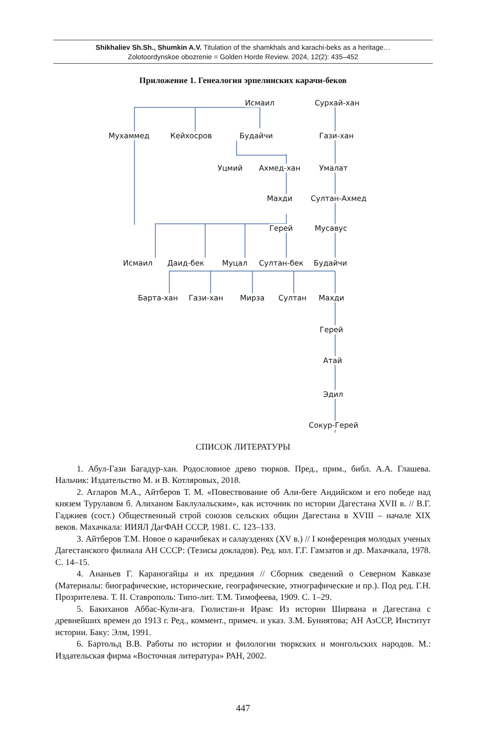Shikhaliev Sh.Sh., Shumkin A.V. Titulation of the shamkhals and karachi-beks as a heritage…
Zolotoordynskoe obozrenie = Golden Horde Review. 2024, 12(2): 435–452
Приложение 1. Генеалогия эрпелинских карачи-беков
Исмаил Сурхай-хан
Мухаммед Кейхосров Будайчи Гази-хан
Уцмий Ахмед-хан Умалат
Махди Султан-Ахмед
Герей Мусавус
Исмаил Даид-бек Муцал Султан-бек Будайчи
Барта-хан Гази-хан Мирза Султан Махди
Герей
Атай
Эдил
Сокур-Герей
СПИСОК ЛИТЕРАТУРЫ
1. Абул-Гази Багадур-хан. Родословное древо тюрков. Пред., прим., библ. А.А. Глашева. Нальчик: Издательство М. и В. Котляровых, 2018.
2. Агларов М.А., Айтберов Т. М. «Повествование об Али-беге Андийском и его победе над князем Турулавом б. Алиханом Баклулальским», как источник по истории Дагестана XVII в. // В.Г. Гаджиев (сост.) Общественный строй союзов сельских общин Дагестана в XVIII – начале XIX веков. Махачкала: ИИЯЛ ДагФАН СССР, 1981. С. 123–133.
3. Айтберов Т.М. Новое о карачибеках и салаузденях (XV в.) // I конференция молодых ученых Дагестанского филиала АН СССР: (Тезисы докладов). Ред. кол. Г.Г. Гамзатов и др. Махачкала, 1978. С. 14–15.
4. Ананьев Г. Караногайцы и их предания // Сборник сведений о Северном Кавказе (Материалы: биографические, исторические, географические, этнографические и пр.). Под ред. Г.Н. Прозрителева. Т. II. Ставрополь: Типо-лит. Т.М. Тимофеева, 1909. С. 1–29.
5. Бакиханов Аббас-Кули-ага. Гюлистан-и Ирам: Из истории Ширвана и Дагестана с древнейших времен до 1913 г. Ред., коммент., примеч. и указ. З.М. Буниятова; АН АзССР, Институт истории. Баку: Элм, 1991.
6. Бартольд В.В. Работы по истории и филологии тюркских и монгольских народов. М.: Издательская фирма «Восточная литература» РАН, 2002.
447